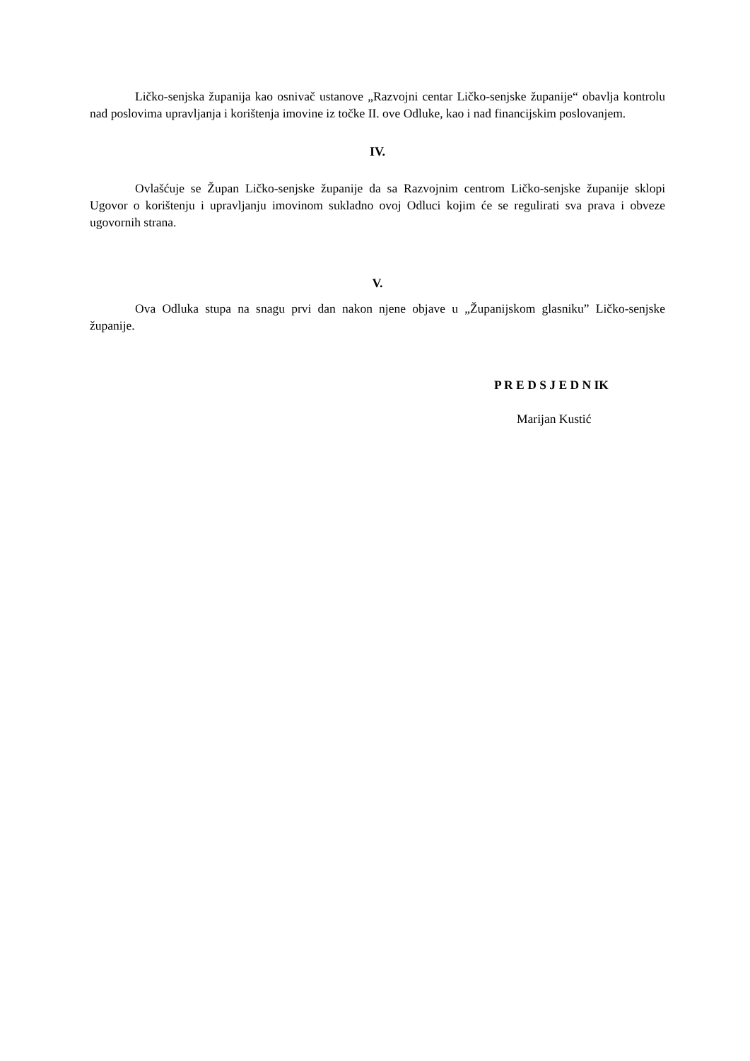Ličko-senjska županija kao osnivač ustanove „Razvojni centar Ličko-senjske županije“ obavlja kontrolu nad poslovima upravljanja i korištenja imovine iz točke II. ove Odluke, kao i nad financijskim poslovanjem.
IV.
Ovlašćuje se Župan Ličko-senjske županije da sa Razvojnim centrom Ličko-senjske županije sklopi Ugovor o korištenju i upravljanju imovinom sukladno ovoj Odluci kojim će se regulirati sva prava i obveze ugovornih strana.
V.
Ova Odluka stupa na snagu prvi dan nakon njene objave u „Županijskom glasniku” Ličko-senjske županije.
P R E D S J E D N IK
Marijan Kustić